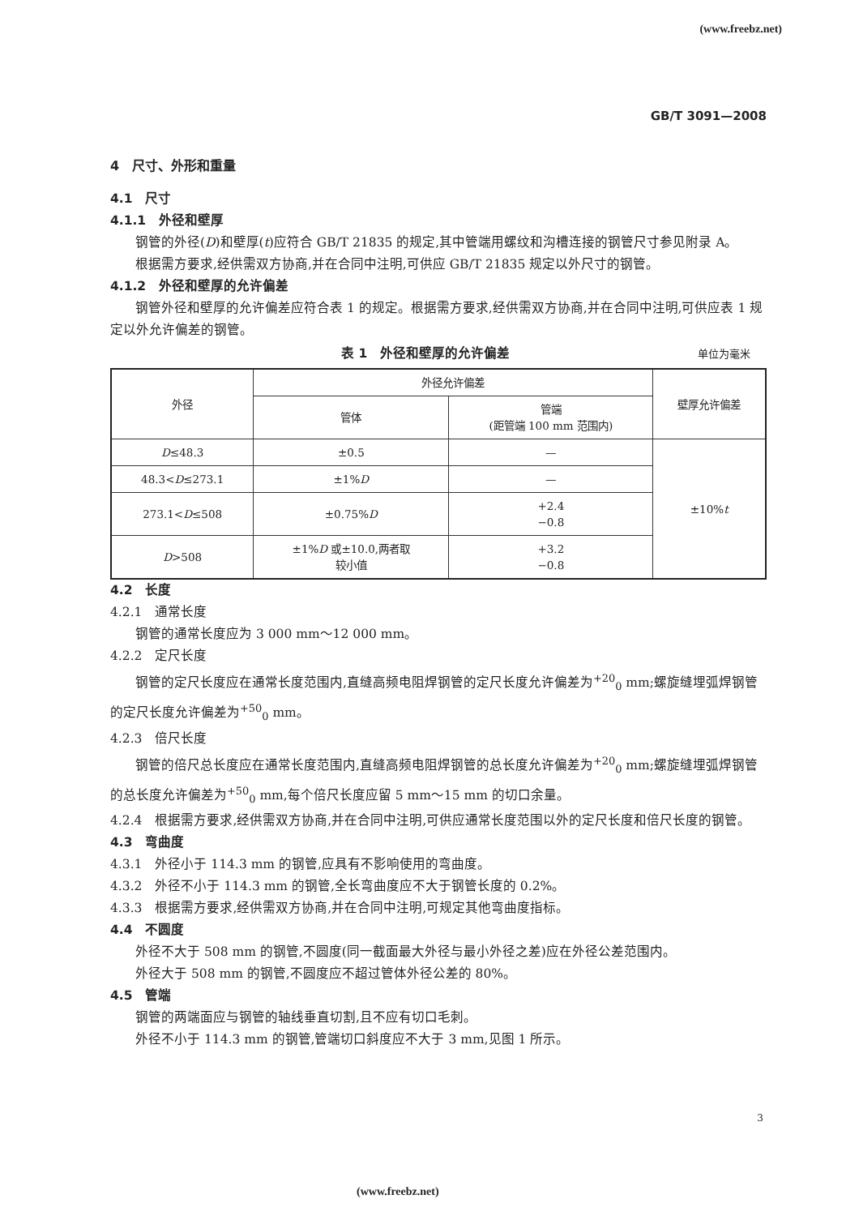(www.freebz.net)
GB/T 3091—2008
4　尺寸、外形和重量
4.1　尺寸
4.1.1　外径和壁厚
钢管的外径(D)和壁厚(t)应符合 GB/T 21835 的规定,其中管端用螺纹和沟槽连接的钢管尺寸参见附录 A。
根据需方要求,经供需双方协商,并在合同中注明,可供应 GB/T 21835 规定以外尺寸的钢管。
4.1.2　外径和壁厚的允许偏差
钢管外径和壁厚的允许偏差应符合表 1 的规定。根据需方要求,经供需双方协商,并在合同中注明,可供应表 1 规定以外允许偏差的钢管。
表 1　外径和壁厚的允许偏差 单位为毫米
| 外径 | 外径允许偏差 | | 壁厚允许偏差 |
| --- | --- | --- | --- |
| | 管体 | 管端 (距管端 100 mm 范围内) | |
| D ≤48.3 | ±0.5 | — | ±10% t |
| 48.3< D ≤273.1 | ±1% D | — | |
| 273.1< D ≤508 | ±0.75% D | +2.4 −0.8 | |
| D >508 | ±1% D 或±10.0,两者取 较小值 | +3.2 −0.8 | |
4.2　长度
4.2.1　通常长度
钢管的通常长度应为 3 000 mm～12 000 mm。
4.2.2　定尺长度
钢管的定尺长度应在通常长度范围内,直缝高频电阻焊钢管的定尺长度允许偏差为<sup>+20</sup><sub>0</sub> mm;螺旋缝埋弧焊钢管的定尺长度允许偏差为<sup>+50</sup><sub>0</sub> mm。
4.2.3　倍尺长度
钢管的倍尺总长度应在通常长度范围内,直缝高频电阻焊钢管的总长度允许偏差为<sup>+20</sup><sub>0</sub> mm;螺旋缝埋弧焊钢管的总长度允许偏差为<sup>+50</sup><sub>0</sub> mm,每个倍尺长度应留 5 mm～15 mm 的切口余量。
4.2.4　根据需方要求,经供需双方协商,并在合同中注明,可供应通常长度范围以外的定尺长度和倍尺长度的钢管。
4.3　弯曲度
4.3.1　外径小于 114.3 mm 的钢管,应具有不影响使用的弯曲度。
4.3.2　外径不小于 114.3 mm 的钢管,全长弯曲度应不大于钢管长度的 0.2%。
4.3.3　根据需方要求,经供需双方协商,并在合同中注明,可规定其他弯曲度指标。
4.4　不圆度
外径不大于 508 mm 的钢管,不圆度(同一截面最大外径与最小外径之差)应在外径公差范围内。
外径大于 508 mm 的钢管,不圆度应不超过管体外径公差的 80%。
4.5　管端
钢管的两端面应与钢管的轴线垂直切割,且不应有切口毛刺。
外径不小于 114.3 mm 的钢管,管端切口斜度应不大于 3 mm,见图 1 所示。
3
(www.freebz.net)